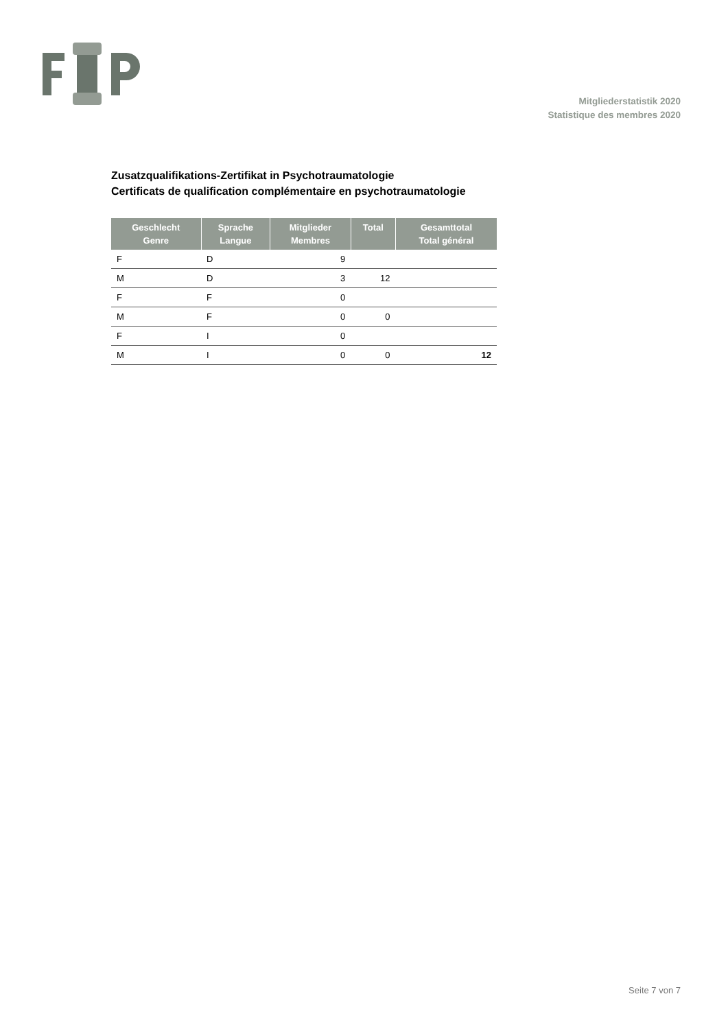Mitgliederstatistik 2020
Statistique des membres 2020
Zusatzqualifikations-Zertifikat in Psychotraumatologie
Certificats de qualification complémentaire en psychotraumatologie
| Geschlecht Genre | Sprache Langue | Mitglieder Membres | Total | Gesamttotal Total général |
| --- | --- | --- | --- | --- |
| F | D | 9 | | |
| M | D | 3 | 12 | |
| F | F | 0 | | |
| M | F | 0 | 0 | |
| F | I | 0 | | |
| M | I | 0 | 0 | 12 |
Seite 7 von 7